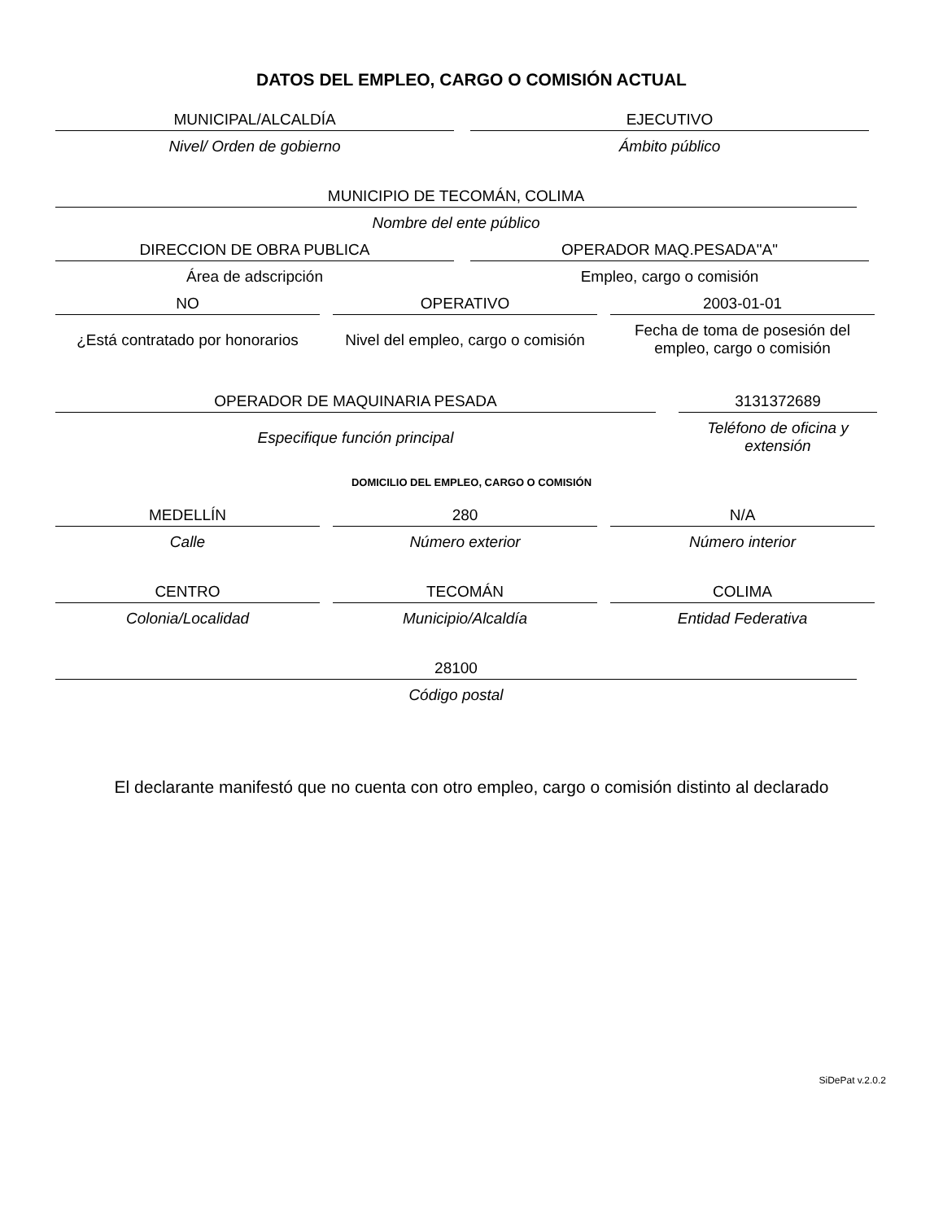DATOS DEL EMPLEO, CARGO O COMISIÓN ACTUAL
MUNICIPAL/ALCALDÍA
Nivel/ Orden de gobierno
EJECUTIVO
Ámbito público
MUNICIPIO DE TECOMÁN, COLIMA
Nombre del ente público
DIRECCION DE OBRA PUBLICA
Área de adscripción
OPERADOR MAQ.PESADA"A"
Empleo, cargo o comisión
NO
¿Está contratado por honorarios
OPERATIVO
Nivel del empleo, cargo o comisión
2003-01-01
Fecha de toma de posesión del empleo, cargo o comisión
OPERADOR DE MAQUINARIA PESADA
Especifique función principal
3131372689
Teléfono de oficina y extensión
DOMICILIO DEL EMPLEO, CARGO O COMISIÓN
MEDELLÍN
Calle
280
Número exterior
N/A
Número interior
CENTRO
Colonia/Localidad
TECOMÁN
Municipio/Alcaldía
COLIMA
Entidad Federativa
28100
Código postal
El declarante manifestó que no cuenta con otro empleo, cargo o comisión distinto al declarado
SiDePat v.2.0.2